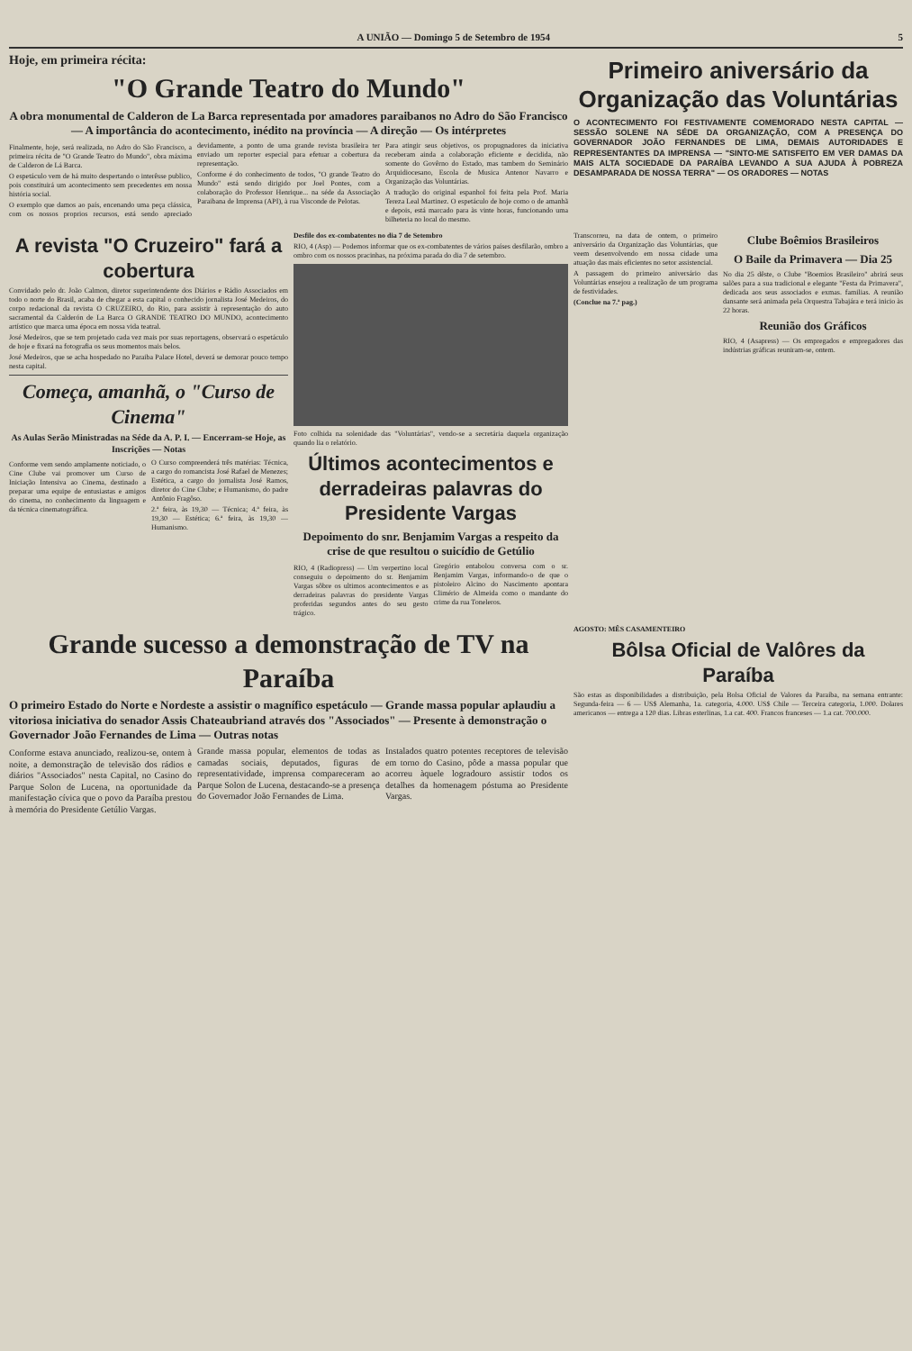A UNIÃO — Domingo 5 de Setembro de 1954 5
Hoje, em primeira récita:
"O Grande Teatro do Mundo"
A obra monumental de Calderon de La Barca representada por amadores paraibanos no Adro do São Francisco — A importância do acontecimento, inédito na província — A direção — Os intérpretes
Finalmente, hoje, será realizada, no Adro do São Francisco, a primeira récita de "O Grande Teatro do Mundo", obra máxima de Calderon de Lá Barca.
O espetáculo vem de há muito despertando o interêsse publico, pois constituirá um acontecimento sem precedentes em nossa história social.
O exemplo que damos ao país, encenando uma peça clássica, com os nossos proprios recursos, está sendo apreciado devidamente, a ponto de uma grande revista brasileira ter enviado um reporter especial para efetuar a cobertura da representação.
Conforme é do conhecimento de todos, "O grande Teatro do Mundo" está sendo dirigido por Joel Pontes, com a colaboração do Professor Henrique... na séde da Associação Paraibana de Imprensa (API), à rua Visconde de Pelotas.
Para atingir seus objetivos, os propugnadores da iniciativa receberam ainda a colaboração eficiente e decidida, não somente do Govêrno do Estado, mas tambem do Seminário Arquidiocesano, Escola de Musica Antenor Navarro e Organização das Voluntárias.
A tradução do original espanhol foi feita pela Prof. Maria Tereza Leal Martinez. O espetáculo de hoje como o de amanhã e depois, está marcado para às vinte horas, funcionando uma bilheteria no local do mesmo.
Primeiro aniversário da Organização das Voluntárias
O ACONTECIMENTO FOI FESTIVAMENTE COMEMORADO NESTA CAPITAL — SESSÃO SOLENE NA SÉDE DA ORGANIZAÇÃO, COM A PRESENÇA DO GOVERNADOR JOÃO FERNANDES DE LIMA, DEMAIS AUTORIDADES E REPRESENTANTES DA IMPRENSA — "SINTO-ME SATISFEITO EM VER DAMAS DA MAIS ALTA SOCIEDADE DA PARAÍBA LEVANDO A SUA AJUDA À POBREZA DESAMPARADA DE NOSSA TERRA" — OS ORADORES — NOTAS
A revista "O Cruzeiro" fará a cobertura
Convidado pelo dr. João Calmon, diretor superintendente dos Diários e Rádio Associados em todo o norte do Brasil, acaba de chegar a esta capital o conhecido jornalista José Medeiros, do corpo redacional da revista O CRUZEIRO, do Rio, para assistir à representação do auto sacramental da Calderón de La Barca O GRANDE TEATRO DO MUNDO, acontecimento artístico que marca uma época em nossa vida teatral.
José Medeiros, que se tem projetado cada vez mais por suas reportagens, observará o espetáculo de hoje e fixará na fotografia os seus momentos mais belos.
José Medeiros, que se acha hospedado no Paraiba Palace Hotel, deverá se demorar pouco tempo nesta capital.
Começa, amanhã, o "Curso de Cinema"
As Aulas Serão Ministradas na Séde da A. P. I. — Encerram-se Hoje, as Inscrições — Notas
Conforme vem sendo amplamente noticiado, o Cine Clube vai promover um Curso de Iniciação Intensiva ao Cinema, destinado a preparar uma equipe de entusiastas e amigos do cinema, no conhecimento da linguagem e da técnica cinematográfica.
O Curso compreenderá três matérias: Técnica, a cargo do romancista José Rafael de Menezes; Estética, a cargo do jornalista José Ramos, diretor do Cine Clube; e Humanismo, do padre Antônio Fragôso.
2.ª feira, às 19,30 — Técnica; 4.ª feira, às 19,30 — Estética; 6.ª feira, às 19,30 — Humanismo.
Desfile dos ex-combatentes no dia 7 de Setembro
RIO, 4 (Asp) — Podemos informar que os ex-combatentes de vários países desfilarão, ombro a ombro com os nossos pracinhas, na próxima parada do dia 7 de setembro.
Foto colhida na solenidade das "Voluntárias", vendo-se a secretária daquela organização quando lia o relatório.
Últimos acontecimentos e derradeiras palavras do Presidente Vargas
Depoimento do snr. Benjamim Vargas a respeito da crise de que resultou o suicídio de Getúlio
RIO, 4 (Radiopress) — Um verpertino local conseguiu o depoimento do sr. Benjamim Vargas sôbre os ultimos acontecimentos e as derradeiras palavras do presidente Vargas proferidas segundos antes do seu gesto trágico.
Gregório entabolou conversa com o sr. Benjamim Vargas, informando-o de que o pistoleiro Alcino do Nascimento apontara Climério de Almeida como o mandante do crime da rua Toneleros.
Transcorreu, na data de ontem, o primeiro aniversário da Organização das Voluntárias, que veem desenvolvendo em nossa cidade uma atuação das mais eficientes no setor assistencial.
A passagem do primeiro aniversário das Voluntárias ensejou a realização de um programa de festividades.
(Conclue na 7.ª pag.)
Clube Boêmios Brasileiros
O Baile da Primavera — Dia 25
No dia 25 dêste, o Clube "Boemios Brasileiro" abrirá seus salões para a sua tradicional e elegante "Festa da Primavera", dedicada aos seus associados e exmas. familias. A reunião dansante será animada pela Orquestra Tabajára e terá inicio às 22 horas.
Reunião dos Gráficos
RIO, 4 (Asapress) — Os empregados e empregadores das indústrias gráficas reuniram-se, ontem.
Grande sucesso a demonstração de TV na Paraíba
O primeiro Estado do Norte e Nordeste a assistir o magnífico espetáculo — Grande massa popular aplaudiu a vitoriosa iniciativa do senador Assis Chateaubriand através dos "Associados" — Presente à demonstração o Governador João Fernandes de Lima — Outras notas
Conforme estava anunciado, realizou-se, ontem à noite, a demonstração de televisão dos rádios e diários "Associados" nesta Capital, no Casino do Parque Solon de Lucena, na oportunidade da manifestação cívica que o povo da Paraíba prestou à memória do Presidente Getúlio Vargas.
Grande massa popular, elementos de todas as camadas sociais, deputados, figuras de representatividade, imprensa compareceram ao Parque Solon de Lucena, destacando-se a presença do Governador João Fernandes de Lima.
Instalados quatro potentes receptores de televisão em torno do Casino, pôde a massa popular que acorreu àquele logradouro assistir todos os detalhes da homenagem póstuma ao Presidente Vargas.
AGOSTO: MÊS CASAMENTEIRO
Bôlsa Oficial de Valôres da Paraíba
São estas as disponibilidades a distribuição, pela Bolsa Oficial de Valores da Paraíba, na semana entrante: Segunda-feira — 6 — US$ Alemanha, 1a. categoria, 4.000. US$ Chile — Terceira categoria, 1.000. Dolares americanos — entrega a 120 dias. Libras esterlinas, 1.a cat. 400. Francos franceses — 1.a cat. 700.000.